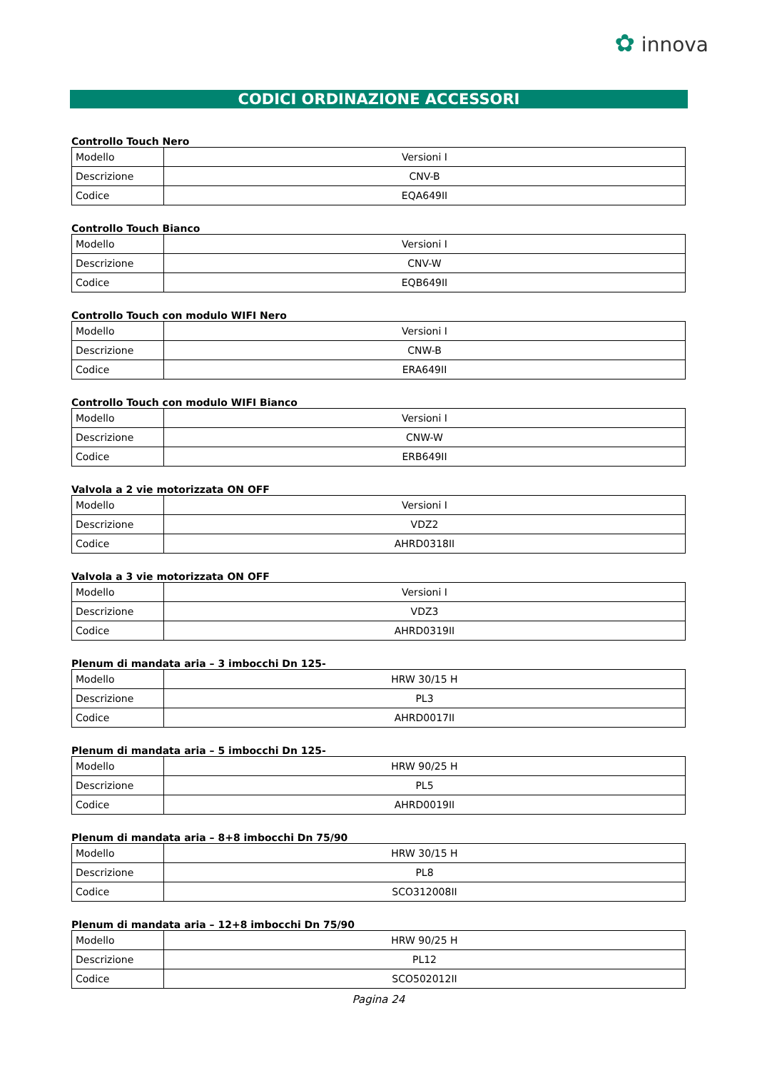✿ innova
CODICI ORDINAZIONE ACCESSORI
Controllo Touch Nero
| Modello | Versioni I |
| Descrizione | CNV-B |
| Codice | EQA649II |
Controllo Touch Bianco
| Modello | Versioni I |
| Descrizione | CNV-W |
| Codice | EQB649II |
Controllo Touch con modulo WIFI Nero
| Modello | Versioni I |
| Descrizione | CNW-B |
| Codice | ERA649II |
Controllo Touch con modulo WIFI Bianco
| Modello | Versioni I |
| Descrizione | CNW-W |
| Codice | ERB649II |
Valvola a 2 vie motorizzata ON OFF
| Modello | Versioni I |
| Descrizione | VDZ2 |
| Codice | AHRD0318II |
Valvola a 3 vie motorizzata ON OFF
| Modello | Versioni I |
| Descrizione | VDZ3 |
| Codice | AHRD0319II |
Plenum di mandata aria – 3 imbocchi Dn 125-
| Modello | HRW 30/15 H |
| Descrizione | PL3 |
| Codice | AHRD0017II |
Plenum di mandata aria – 5 imbocchi Dn 125-
| Modello | HRW 90/25 H |
| Descrizione | PL5 |
| Codice | AHRD0019II |
Plenum di mandata aria – 8+8 imbocchi Dn 75/90
| Modello | HRW 30/15 H |
| Descrizione | PL8 |
| Codice | SCO312008II |
Plenum di mandata aria – 12+8 imbocchi Dn 75/90
| Modello | HRW 90/25 H |
| Descrizione | PL12 |
| Codice | SCO502012II |
Pagina 24